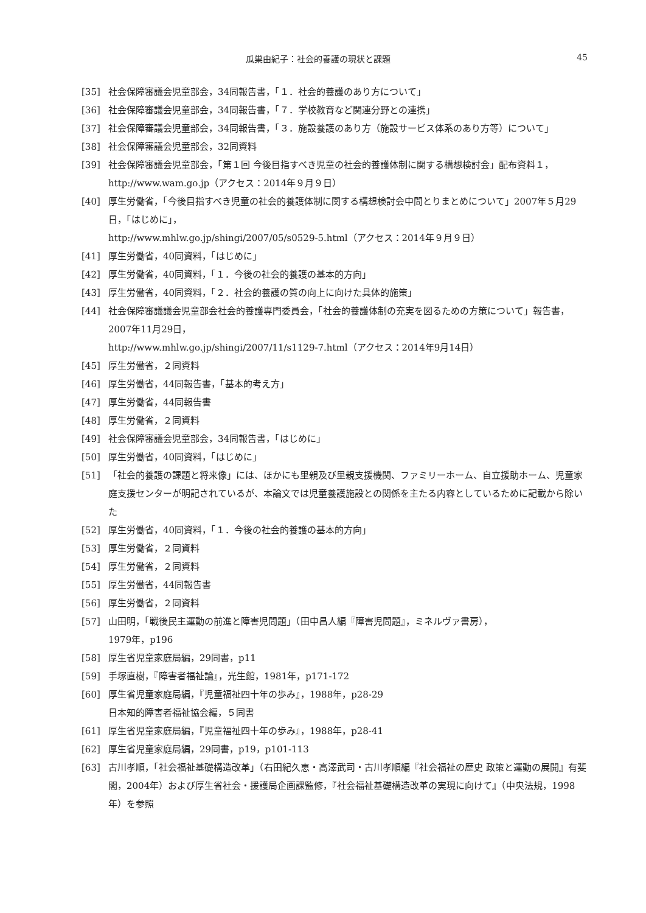瓜巣由紀子：社会的養護の現状と課題 45
[35] 社会保障審議会児童部会，34同報告書，「１．社会的養護のあり方について」
[36] 社会保障審議会児童部会，34同報告書，「７．学校教育など関連分野との連携」
[37] 社会保障審議会児童部会，34同報告書，「３．施設養護のあり方（施設サービス体系のあり方等）について」
[38] 社会保障審議会児童部会，32同資料
[39] 社会保障審議会児童部会，「第１回 今後目指すべき児童の社会的養護体制に関する構想検討会」配布資料１，
http://www.wam.go.jp（アクセス：2014年９月９日）
[40] 厚生労働省，「今後目指すべき児童の社会的養護体制に関する構想検討会中間とりまとめについて」2007年５月29日，「はじめに」，
http://www.mhlw.go.jp/shingi/2007/05/s0529-5.html（アクセス：2014年９月９日）
[41] 厚生労働省，40同資料，「はじめに」
[42] 厚生労働省，40同資料，「１．今後の社会的養護の基本的方向」
[43] 厚生労働省，40同資料，「２．社会的養護の質の向上に向けた具体的施策」
[44] 社会保障審議議会児童部会社会的養護専門委員会，「社会的養護体制の充実を図るための方策について」報告書，2007年11月29日，
http://www.mhlw.go.jp/shingi/2007/11/s1129-7.html（アクセス：2014年9月14日）
[45] 厚生労働省，２同資料
[46] 厚生労働省，44同報告書，「基本的考え方」
[47] 厚生労働省，44同報告書
[48] 厚生労働省，２同資料
[49] 社会保障審議会児童部会，34同報告書，「はじめに」
[50] 厚生労働省，40同資料，「はじめに」
[51] 「社会的養護の課題と将来像」には、ほかにも里親及び里親支援機関、ファミリーホーム、自立援助ホーム、児童家庭支援センターが明記されているが、本論文では児童養護施設との関係を主たる内容としているために記載から除いた
[52] 厚生労働省，40同資料，「１．今後の社会的養護の基本的方向」
[53] 厚生労働省，２同資料
[54] 厚生労働省，２同資料
[55] 厚生労働省，44同報告書
[56] 厚生労働省，２同資料
[57] 山田明，「戦後民主運動の前進と障害児問題」（田中昌人編『障害児問題』，ミネルヴァ書房），
1979年，p196
[58] 厚生省児童家庭局編，29同書，p11
[59] 手塚直樹，『障害者福祉論』，光生館，1981年，p171-172
[60] 厚生省児童家庭局編，『児童福祉四十年の歩み』，1988年，p28-29
日本知的障害者福祉協会編，５同書
[61] 厚生省児童家庭局編，『児童福祉四十年の歩み』，1988年，p28-41
[62] 厚生省児童家庭局編，29同書，p19，p101-113
[63] 古川孝順，「社会福祉基礎構造改革」（右田紀久恵・高澤武司・古川孝順編『社会福祉の歴史 政策と運動の展開』有斐閣，2004年）および厚生省社会・援護局企画課監修，『社会福祉基礎構造改革の実現に向けて』（中央法規，1998年）を参照